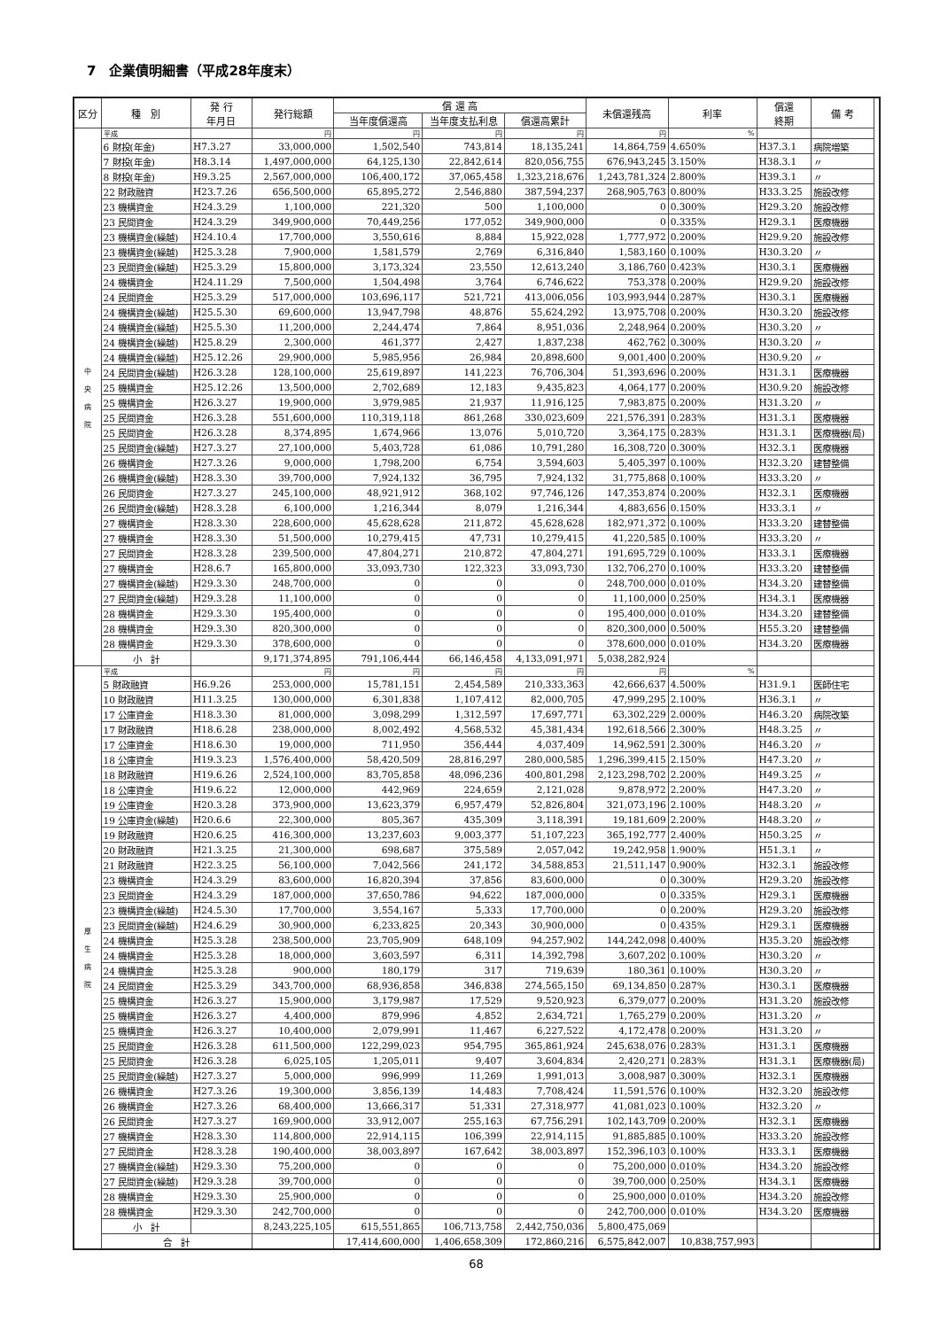7　企業債明細書（平成28年度末）
| 区分 | 種 別 | 発 行 年月日 | 発行総額 | 償 還 高 | | | 未償還残高 | 利率 | 償還 終期 | 備 考 | |
| --- | --- | --- | --- | --- | --- | --- | --- | --- | --- | --- | --- |
| | | | | 当年度償還高 | 当年度支払利息 | 償還高累計 | | | | | |
| 中 央 病 院 | 平成 | | 円 | 円 | 円 | 円 | 円 | % | | | |
| | 6 財投(年金) | H7.3.27 | 33,000,000 | 1,502,540 | 743,814 | 18,135,241 | 14,864,759 | 4.650% | H37.3.1 | 病院増築 | |
| | 7 財投(年金) | H8.3.14 | 1,497,000,000 | 64,125,130 | 22,842,614 | 820,056,755 | 676,943,245 | 3.150% | H38.3.1 | 〃 | |
| | 8 財投(年金) | H9.3.25 | 2,567,000,000 | 106,400,172 | 37,065,458 | 1,323,218,676 | 1,243,781,324 | 2.800% | H39.3.1 | 〃 | |
| | 22 財政融資 | H23.7.26 | 656,500,000 | 65,895,272 | 2,546,880 | 387,594,237 | 268,905,763 | 0.800% | H33.3.25 | 施設改修 | |
| | 23 機構資金 | H24.3.29 | 1,100,000 | 221,320 | 500 | 1,100,000 | 0 | 0.300% | H29.3.20 | 施設改修 | |
| | 23 民間資金 | H24.3.29 | 349,900,000 | 70,449,256 | 177,052 | 349,900,000 | 0 | 0.335% | H29.3.1 | 医療機器 | |
| | 23 機構資金(繰越) | H24.10.4 | 17,700,000 | 3,550,616 | 8,884 | 15,922,028 | 1,777,972 | 0.200% | H29.9.20 | 施設改修 | |
| | 23 機構資金(繰越) | H25.3.28 | 7,900,000 | 1,581,579 | 2,769 | 6,316,840 | 1,583,160 | 0.100% | H30.3.20 | 〃 | |
| | 23 民間資金(繰越) | H25.3.29 | 15,800,000 | 3,173,324 | 23,550 | 12,613,240 | 3,186,760 | 0.423% | H30.3.1 | 医療機器 | |
| | 24 機構資金 | H24.11.29 | 7,500,000 | 1,504,498 | 3,764 | 6,746,622 | 753,378 | 0.200% | H29.9.20 | 施設改修 | |
| | 24 民間資金 | H25.3.29 | 517,000,000 | 103,696,117 | 521,721 | 413,006,056 | 103,993,944 | 0.287% | H30.3.1 | 医療機器 | |
| | 24 機構資金(繰越) | H25.5.30 | 69,600,000 | 13,947,798 | 48,876 | 55,624,292 | 13,975,708 | 0.200% | H30.3.20 | 施設改修 | |
| | 24 機構資金(繰越) | H25.5.30 | 11,200,000 | 2,244,474 | 7,864 | 8,951,036 | 2,248,964 | 0.200% | H30.3.20 | 〃 | |
| | 24 機構資金(繰越) | H25.8.29 | 2,300,000 | 461,377 | 2,427 | 1,837,238 | 462,762 | 0.300% | H30.3.20 | 〃 | |
| | 24 機構資金(繰越) | H25.12.26 | 29,900,000 | 5,985,956 | 26,984 | 20,898,600 | 9,001,400 | 0.200% | H30.9.20 | 〃 | |
| | 24 民間資金(繰越) | H26.3.28 | 128,100,000 | 25,619,897 | 141,223 | 76,706,304 | 51,393,696 | 0.200% | H31.3.1 | 医療機器 | |
| | 25 機構資金 | H25.12.26 | 13,500,000 | 2,702,689 | 12,183 | 9,435,823 | 4,064,177 | 0.200% | H30.9.20 | 施設改修 | |
| | 25 機構資金 | H26.3.27 | 19,900,000 | 3,979,985 | 21,937 | 11,916,125 | 7,983,875 | 0.200% | H31.3.20 | 〃 | |
| | 25 民間資金 | H26.3.28 | 551,600,000 | 110,319,118 | 861,268 | 330,023,609 | 221,576,391 | 0.283% | H31.3.1 | 医療機器 | |
| | 25 民間資金 | H26.3.28 | 8,374,895 | 1,674,966 | 13,076 | 5,010,720 | 3,364,175 | 0.283% | H31.3.1 | 医療機器(局) | |
| | 25 民間資金(繰越) | H27.3.27 | 27,100,000 | 5,403,728 | 61,086 | 10,791,280 | 16,308,720 | 0.300% | H32.3.1 | 医療機器 | |
| | 26 機構資金 | H27.3.26 | 9,000,000 | 1,798,200 | 6,754 | 3,594,603 | 5,405,397 | 0.100% | H32.3.20 | 建替整備 | |
| | 26 機構資金(繰越) | H28.3.30 | 39,700,000 | 7,924,132 | 36,795 | 7,924,132 | 31,775,868 | 0.100% | H33.3.20 | 〃 | |
| | 26 民間資金 | H27.3.27 | 245,100,000 | 48,921,912 | 368,102 | 97,746,126 | 147,353,874 | 0.200% | H32.3.1 | 医療機器 | |
| | 26 民間資金(繰越) | H28.3.28 | 6,100,000 | 1,216,344 | 8,079 | 1,216,344 | 4,883,656 | 0.150% | H33.3.1 | 〃 | |
| | 27 機構資金 | H28.3.30 | 228,600,000 | 45,628,628 | 211,872 | 45,628,628 | 182,971,372 | 0.100% | H33.3.20 | 建替整備 | |
| | 27 機構資金 | H28.3.30 | 51,500,000 | 10,279,415 | 47,731 | 10,279,415 | 41,220,585 | 0.100% | H33.3.20 | 〃 | |
| | 27 民間資金 | H28.3.28 | 239,500,000 | 47,804,271 | 210,872 | 47,804,271 | 191,695,729 | 0.100% | H33.3.1 | 医療機器 | |
| | 27 機構資金 | H28.6.7 | 165,800,000 | 33,093,730 | 122,323 | 33,093,730 | 132,706,270 | 0.100% | H33.3.20 | 建替整備 | |
| | 27 機構資金(繰越) | H29.3.30 | 248,700,000 | 0 | 0 | 0 | 248,700,000 | 0.010% | H34.3.20 | 建替整備 | |
| | 27 民間資金(繰越) | H29.3.28 | 11,100,000 | 0 | 0 | 0 | 11,100,000 | 0.250% | H34.3.1 | 医療機器 | |
| | 28 機構資金 | H29.3.30 | 195,400,000 | 0 | 0 | 0 | 195,400,000 | 0.010% | H34.3.20 | 建替整備 | |
| | 28 機構資金 | H29.3.30 | 820,300,000 | 0 | 0 | 0 | 820,300,000 | 0.500% | H55.3.20 | 建替整備 | |
| | 28 機構資金 | H29.3.30 | 378,600,000 | 0 | 0 | 0 | 378,600,000 | 0.010% | H34.3.20 | 医療機器 | |
| | 小 計 | | 9,171,374,895 | 791,106,444 | 66,146,458 | 4,133,091,971 | 5,038,282,924 | | | | |
| 厚 生 病 院 | 平成 | | 円 | 円 | 円 | 円 | 円 | % | | | |
| | 5 財政融資 | H6.9.26 | 253,000,000 | 15,781,151 | 2,454,589 | 210,333,363 | 42,666,637 | 4.500% | H31.9.1 | 医師住宅 | |
| | 10 財政融資 | H11.3.25 | 130,000,000 | 6,301,838 | 1,107,412 | 82,000,705 | 47,999,295 | 2.100% | H36.3.1 | 〃 | |
| | 17 公庫資金 | H18.3.30 | 81,000,000 | 3,098,299 | 1,312,597 | 17,697,771 | 63,302,229 | 2.000% | H46.3.20 | 病院改築 | |
| | 17 財政融資 | H18.6.28 | 238,000,000 | 8,002,492 | 4,568,532 | 45,381,434 | 192,618,566 | 2.300% | H48.3.25 | 〃 | |
| | 17 公庫資金 | H18.6.30 | 19,000,000 | 711,950 | 356,444 | 4,037,409 | 14,962,591 | 2.300% | H46.3.20 | 〃 | |
| | 18 公庫資金 | H19.3.23 | 1,576,400,000 | 58,420,509 | 28,816,297 | 280,000,585 | 1,296,399,415 | 2.150% | H47.3.20 | 〃 | |
| | 18 財政融資 | H19.6.26 | 2,524,100,000 | 83,705,858 | 48,096,236 | 400,801,298 | 2,123,298,702 | 2.200% | H49.3.25 | 〃 | |
| | 18 公庫資金 | H19.6.22 | 12,000,000 | 442,969 | 224,659 | 2,121,028 | 9,878,972 | 2.200% | H47.3.20 | 〃 | |
| | 19 公庫資金 | H20.3.28 | 373,900,000 | 13,623,379 | 6,957,479 | 52,826,804 | 321,073,196 | 2.100% | H48.3.20 | 〃 | |
| | 19 公庫資金(繰越) | H20.6.6 | 22,300,000 | 805,367 | 435,309 | 3,118,391 | 19,181,609 | 2.200% | H48.3.20 | 〃 | |
| | 19 財政融資 | H20.6.25 | 416,300,000 | 13,237,603 | 9,003,377 | 51,107,223 | 365,192,777 | 2.400% | H50.3.25 | 〃 | |
| | 20 財政融資 | H21.3.25 | 21,300,000 | 698,687 | 375,589 | 2,057,042 | 19,242,958 | 1.900% | H51.3.1 | 〃 | |
| | 21 財政融資 | H22.3.25 | 56,100,000 | 7,042,566 | 241,172 | 34,588,853 | 21,511,147 | 0.900% | H32.3.1 | 施設改修 | |
| | 23 機構資金 | H24.3.29 | 83,600,000 | 16,820,394 | 37,856 | 83,600,000 | 0 | 0.300% | H29.3.20 | 施設改修 | |
| | 23 民間資金 | H24.3.29 | 187,000,000 | 37,650,786 | 94,622 | 187,000,000 | 0 | 0.335% | H29.3.1 | 医療機器 | |
| | 23 機構資金(繰越) | H24.5.30 | 17,700,000 | 3,554,167 | 5,333 | 17,700,000 | 0 | 0.200% | H29.3.20 | 施設改修 | |
| | 23 民間資金(繰越) | H24.6.29 | 30,900,000 | 6,233,825 | 20,343 | 30,900,000 | 0 | 0.435% | H29.3.1 | 医療機器 | |
| | 24 機構資金 | H25.3.28 | 238,500,000 | 23,705,909 | 648,109 | 94,257,902 | 144,242,098 | 0.400% | H35.3.20 | 施設改修 | |
| | 24 機構資金 | H25.3.28 | 18,000,000 | 3,603,597 | 6,311 | 14,392,798 | 3,607,202 | 0.100% | H30.3.20 | 〃 | |
| | 24 機構資金 | H25.3.28 | 900,000 | 180,179 | 317 | 719,639 | 180,361 | 0.100% | H30.3.20 | 〃 | |
| | 24 民間資金 | H25.3.29 | 343,700,000 | 68,936,858 | 346,838 | 274,565,150 | 69,134,850 | 0.287% | H30.3.1 | 医療機器 | |
| | 25 機構資金 | H26.3.27 | 15,900,000 | 3,179,987 | 17,529 | 9,520,923 | 6,379,077 | 0.200% | H31.3.20 | 施設改修 | |
| | 25 機構資金 | H26.3.27 | 4,400,000 | 879,996 | 4,852 | 2,634,721 | 1,765,279 | 0.200% | H31.3.20 | 〃 | |
| | 25 機構資金 | H26.3.27 | 10,400,000 | 2,079,991 | 11,467 | 6,227,522 | 4,172,478 | 0.200% | H31.3.20 | 〃 | |
| | 25 民間資金 | H26.3.28 | 611,500,000 | 122,299,023 | 954,795 | 365,861,924 | 245,638,076 | 0.283% | H31.3.1 | 医療機器 | |
| | 25 民間資金 | H26.3.28 | 6,025,105 | 1,205,011 | 9,407 | 3,604,834 | 2,420,271 | 0.283% | H31.3.1 | 医療機器(局) | |
| | 25 民間資金(繰越) | H27.3.27 | 5,000,000 | 996,999 | 11,269 | 1,991,013 | 3,008,987 | 0.300% | H32.3.1 | 医療機器 | |
| | 26 機構資金 | H27.3.26 | 19,300,000 | 3,856,139 | 14,483 | 7,708,424 | 11,591,576 | 0.100% | H32.3.20 | 施設改修 | |
| | 26 機構資金 | H27.3.26 | 68,400,000 | 13,666,317 | 51,331 | 27,318,977 | 41,081,023 | 0.100% | H32.3.20 | 〃 | |
| | 26 民間資金 | H27.3.27 | 169,900,000 | 33,912,007 | 255,163 | 67,756,291 | 102,143,709 | 0.200% | H32.3.1 | 医療機器 | |
| | 27 機構資金 | H28.3.30 | 114,800,000 | 22,914,115 | 106,399 | 22,914,115 | 91,885,885 | 0.100% | H33.3.20 | 施設改修 | |
| | 27 民間資金 | H28.3.28 | 190,400,000 | 38,003,897 | 167,642 | 38,003,897 | 152,396,103 | 0.100% | H33.3.1 | 医療機器 | |
| | 27 機構資金(繰越) | H29.3.30 | 75,200,000 | 0 | 0 | 0 | 75,200,000 | 0.010% | H34.3.20 | 施設改修 | |
| | 27 民間資金(繰越) | H29.3.28 | 39,700,000 | 0 | 0 | 0 | 39,700,000 | 0.250% | H34.3.1 | 医療機器 | |
| | 28 機構資金 | H29.3.30 | 25,900,000 | 0 | 0 | 0 | 25,900,000 | 0.010% | H34.3.20 | 施設改修 | |
| | 28 機構資金 | H29.3.30 | 242,700,000 | 0 | 0 | 0 | 242,700,000 | 0.010% | H34.3.20 | 医療機器 | |
| | 小 計 | | 8,243,225,105 | 615,551,865 | 106,713,758 | 2,442,750,036 | 5,800,475,069 | | | | |
| | 合 計 | | | 17,414,600,000 | 1,406,658,309 | 172,860,216 | 6,575,842,007 | 10,838,757,993 | | | |
68